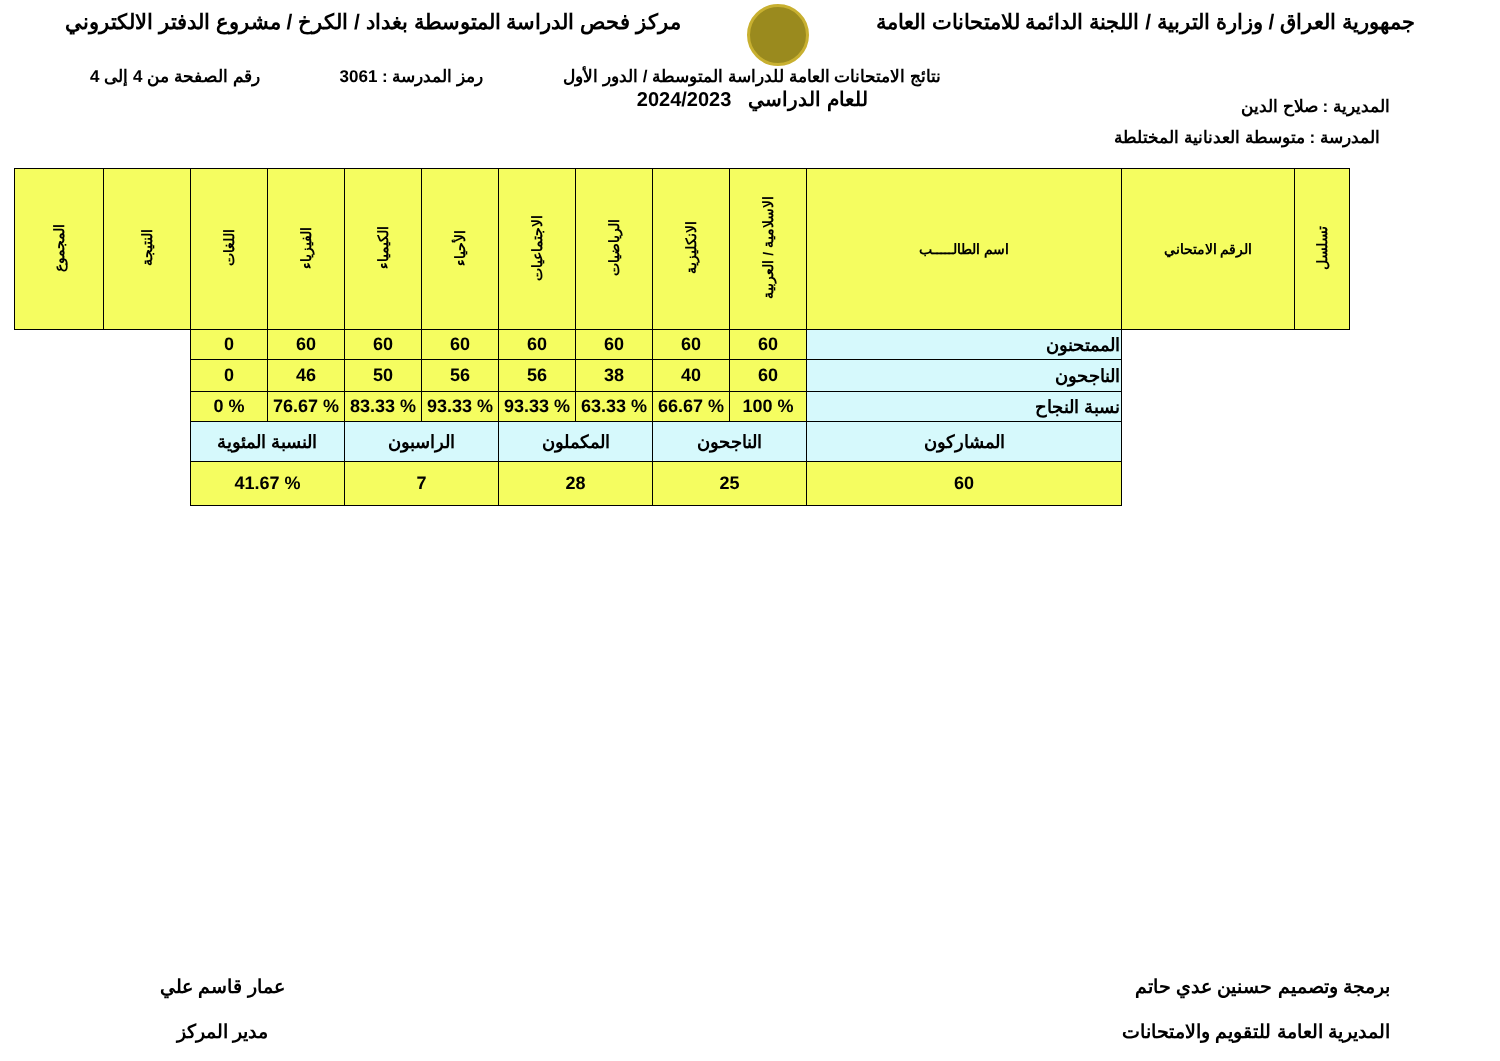جمهورية العراق / وزارة التربية / اللجنة الدائمة للامتحانات العامة
مركز فحص الدراسة المتوسطة بغداد / الكرخ / مشروع الدفتر الالكتروني
المديرية : صلاح الدين
نتائج الامتحانات العامة للدراسة المتوسطة / الدور الأول
للعام الدراسي 2024/2023
رمز المدرسة : 3061 رقم الصفحة من 4 إلى 4
المدرسة : متوسطة العدنانية المختلطة
| تسلسل | الرقم الامتحاني | اسم الطالـــــب | الاسلامية / العربية | الانكليزية | الرياضيات | الاجتماعيات | الأحياء | الكيمياء | الفيزياء | اللغات | النتيجة | المجموع |
| --- | --- | --- | --- | --- | --- | --- | --- | --- | --- | --- | --- | --- |
| | | الممتحنون | 60 | 60 | 60 | 60 | 60 | 60 | 60 | 0 | | |
| | | الناجحون | 60 | 40 | 38 | 56 | 56 | 50 | 46 | 0 | | |
| | | نسبة النجاح | % 100 | % 66.67 | % 63.33 | % 93.33 | % 93.33 | % 83.33 | % 76.67 | % 0 | | |
| | | المشاركون | الناجحون | | المكملون | | الراسبون | | النسبة المئوية | | | |
| | | 60 | 25 | | 28 | | 7 | | % 41.67 | | | |
برمجة وتصميم حسنين عدي حاتم
المديرية العامة للتقويم والامتحانات
عمار قاسم علي
مدير المركز